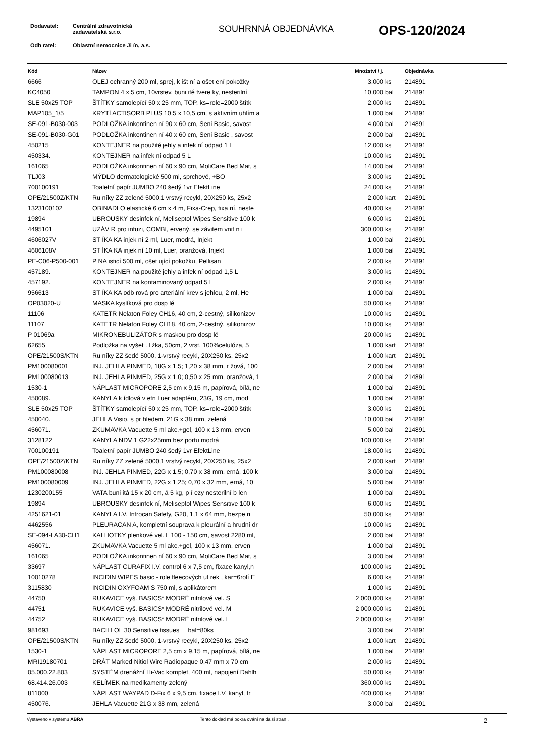Dodavatel: Centrální zdravotnická
zadavatelská s.r.o. SOUHRNNÁ OBJEDNÁVKA OPS-120/2024
Odb ratel: Oblastní nemocnice Ji ín, a.s.
| Kód | Název | Množství / j. | | Objednávka |
| --- | --- | --- | --- | --- |
| 6666 | OLEJ ochranný 200 ml, sprej, k išt ní a ošet ení pokožky | 3,000 | ks | 214891 |
| KC4050 | TAMPON 4 x 5 cm, 10vrstev, buni ité tvere ky, nesterilní | 10,000 | bal | 214891 |
| SLE 50x25 TOP | ŠTÍTKY samolepící 50 x 25 mm, TOP, ks=role=2000 štítk | 2,000 | ks | 214891 |
| MAP105_1/5 | KRYTÍ ACTISORB PLUS 10,5 x 10,5 cm, s aktivním uhlím a | 1,000 | bal | 214891 |
| SE-091-B030-003 | PODLOŽKA inkontinen ní 90 x 60 cm, Seni Basic, savost | 4,000 | bal | 214891 |
| SE-091-B030-G01 | PODLOŽKA inkontinen ní 40 x 60 cm, Seni Basic , savost | 2,000 | bal | 214891 |
| 450215 | KONTEJNER na použité jehly a infek ní odpad 1 L | 12,000 | ks | 214891 |
| 450334. | KONTEJNER na infek ní odpad 5 L | 10,000 | ks | 214891 |
| 161065 | PODLOŽKA inkontinen ní 60 x 90 cm, MoliCare Bed Mat, s | 14,000 | bal | 214891 |
| TLJ03 | MÝDLO dermatologické 500 ml, sprchové, +BO | 3,000 | ks | 214891 |
| 700100191 | Toaletní papír JUMBO 240 šedý 1vr EfektLine | 24,000 | ks | 214891 |
| OPE/21500Z/KTN | Ru níky ZZ zelené 5000,1 vrstvý recykl, 20X250 ks, 25x2 | 2,000 | kart | 214891 |
| 1323100102 | OBINADLO elastické 6 cm x 4 m, Fixa-Crep, fixa ní, neste | 40,000 | ks | 214891 |
| 19894 | UBROUSKY desinfek ní, Meliseptol Wipes Sensitive 100 k | 6,000 | ks | 214891 |
| 4495101 | UZÁV R pro infuzi, COMBI, ervený, se závitem vnit n i | 300,000 | ks | 214891 |
| 4606027V | ST ÍKA KA injek ní 2 ml, Luer, modrá, Injekt | 1,000 | bal | 214891 |
| 4606108V | ST ÍKA KA injek ní 10 ml, Luer, oranžová, Injekt | 1,000 | bal | 214891 |
| PE-C06-P500-001 | P NA isticí 500 ml, ošet ující pokožku, Pellisan | 2,000 | ks | 214891 |
| 457189. | KONTEJNER na použité jehly a infek ní odpad 1,5 L | 3,000 | ks | 214891 |
| 457192. | KONTEJNER na kontaminovaný odpad 5 L | 2,000 | ks | 214891 |
| 956613 | ST ÍKA KA odb rová pro arteriální krev s jehlou, 2 ml, He | 1,000 | bal | 214891 |
| OP03020-U | MASKA kyslíková pro dosp lé | 50,000 | ks | 214891 |
| 11106 | KATETR Nelaton Foley CH16, 40 cm, 2-cestný, silikonizov | 10,000 | ks | 214891 |
| 11107 | KATETR Nelaton Foley CH18, 40 cm, 2-cestný, silikonizov | 10,000 | ks | 214891 |
| P 01069a | MIKRONEBULIZÁTOR s maskou pro dosp lé | 20,000 | ks | 214891 |
| 62655 | Podložka na vyšet . l žka, 50cm, 2 vrst. 100%celulóza, 5 | 1,000 | kart | 214891 |
| OPE/21500S/KTN | Ru níky ZZ šedé 5000, 1-vrstvý recykl, 20X250 ks, 25x2 | 1,000 | kart | 214891 |
| PM100080001 | INJ. JEHLA PINMED, 18G x 1,5; 1,20 x 38 mm, r žová, 100 | 2,000 | bal | 214891 |
| PM100080013 | INJ. JEHLA PINMED, 25G x 1,0; 0,50 x 25 mm, oranžová, 1 | 2,000 | bal | 214891 |
| 1530-1 | NÁPLAST MICROPORE 2,5 cm x 9,15 m, papírová, bílá, ne | 1,000 | bal | 214891 |
| 450089. | KANYLA k ídlová v etn Luer adaptéru, 23G, 19 cm, mod | 1,000 | bal | 214891 |
| SLE 50x25 TOP | ŠTÍTKY samolepící 50 x 25 mm, TOP, ks=role=2000 štítk | 3,000 | ks | 214891 |
| 450040. | JEHLA Visio, s pr hledem, 21G x 38 mm, zelená | 10,000 | bal | 214891 |
| 456071. | ZKUMAVKA Vacuette 5 ml akc.+gel, 100 x 13 mm, erven | 5,000 | bal | 214891 |
| 3128122 | KANYLA NDV 1 G22x25mm bez portu modrá | 100,000 | ks | 214891 |
| 700100191 | Toaletní papír JUMBO 240 šedý 1vr EfektLine | 18,000 | ks | 214891 |
| OPE/21500Z/KTN | Ru níky ZZ zelené 5000,1 vrstvý recykl, 20X250 ks, 25x2 | 2,000 | kart | 214891 |
| PM100080008 | INJ. JEHLA PINMED, 22G x 1,5; 0,70 x 38 mm, erná, 100 k | 3,000 | bal | 214891 |
| PM100080009 | INJ. JEHLA PINMED, 22G x 1,25; 0,70 x 32 mm, erná, 10 | 5,000 | bal | 214891 |
| 1230200155 | VATA buni itá 15 x 20 cm, á 5 kg, p í ezy nesterilní b len | 1,000 | bal | 214891 |
| 19894 | UBROUSKY desinfek ní, Meliseptol Wipes Sensitive 100 k | 6,000 | ks | 214891 |
| 4251621-01 | KANYLA I.V. Introcan Safety, G20, 1,1 x 64 mm, bezpe n | 50,000 | ks | 214891 |
| 4462556 | PLEURACAN A, kompletní souprava k pleurální a hrudní dr | 10,000 | ks | 214891 |
| SE-094-LA30-CH1 | KALHOTKY plenkové vel. L 100 - 150 cm, savost 2280 ml, | 2,000 | bal | 214891 |
| 456071. | ZKUMAVKA Vacuette 5 ml akc.+gel, 100 x 13 mm, erven | 1,000 | bal | 214891 |
| 161065 | PODLOŽKA inkontinen ní 60 x 90 cm, MoliCare Bed Mat, s | 3,000 | bal | 214891 |
| 33697 | NÁPLAST CURAFIX I.V. control 6 x 7,5 cm, fixace kanyl,n | 100,000 | ks | 214891 |
| 10010278 | INCIDIN WIPES basic - role fleecových ut rek , kar=6rolí E | 6,000 | ks | 214891 |
| 3115830 | INCIDIN OXYFOAM S 750 ml, s aplikátorem | 1,000 | ks | 214891 |
| 44750 | RUKAVICE vyš. BASICS* MODRÉ nitrilové vel. S | 2 000,000 | ks | 214891 |
| 44751 | RUKAVICE vyš. BASICS* MODRÉ nitrilové vel. M | 2 000,000 | ks | 214891 |
| 44752 | RUKAVICE vyš. BASICS* MODRÉ nitrilové vel. L | 2 000,000 | ks | 214891 |
| 981693 | BACILLOL 30 Sensitive tissues bal=80ks | 3,000 | bal | 214891 |
| OPE/21500S/KTN | Ru níky ZZ šedé 5000, 1-vrstvý recykl, 20X250 ks, 25x2 | 1,000 | kart | 214891 |
| 1530-1 | NÁPLAST MICROPORE 2,5 cm x 9,15 m, papírová, bílá, ne | 1,000 | bal | 214891 |
| MRI19180701 | DRÁT Marked Nitiol Wire Radiopaque 0,47 mm x 70 cm | 2,000 | ks | 214891 |
| 05.000.22.803 | SYSTÉM drenážní Hi-Vac komplet, 400 ml, napojení Dahlh | 50,000 | ks | 214891 |
| 68.414.26.003 | KELÍMEK na medikamenty zelený | 360,000 | ks | 214891 |
| 811000 | NÁPLAST WAYPAD D-Fix 6 x 9,5 cm, fixace I.V. kanyl, tr | 400,000 | ks | 214891 |
| 450076. | JEHLA Vacuette 21G x 38 mm, zelená | 3,000 | bal | 214891 |
Vystaveno v systému ABRA Tento doklad má pokra ování na další stran . 2